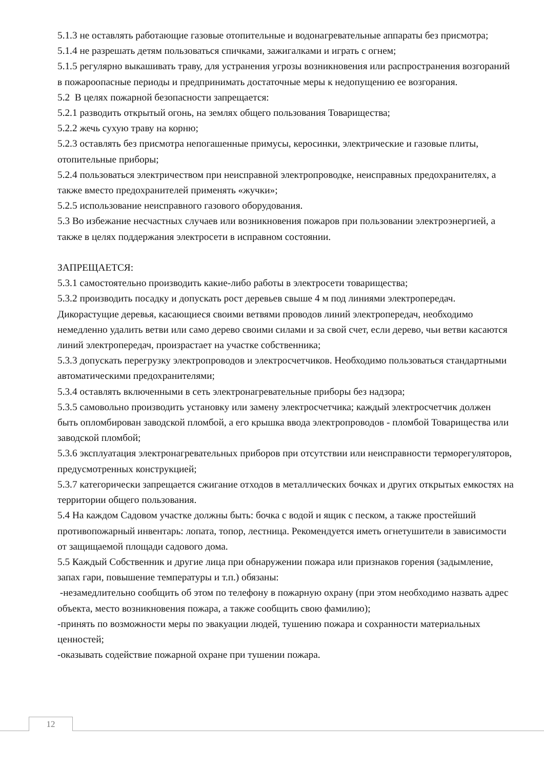5.1.3 не оставлять работающие газовые отопительные и водонагревательные аппараты без присмотра;
5.1.4 не разрешать детям пользоваться спичками, зажигалками и играть с огнем;
5.1.5 регулярно выкашивать траву, для устранения угрозы возникновения или распространения возгораний в пожароопасные периоды и предпринимать достаточные меры к недопущению ее возгорания.
5.2 В целях пожарной безопасности запрещается:
5.2.1 разводить открытый огонь, на землях общего пользования Товарищества;
5.2.2 жечь сухую траву на корню;
5.2.3 оставлять без присмотра непогашенные примусы, керосинки, электрические и газовые плиты, отопительные приборы;
5.2.4 пользоваться электричеством при неисправной электропроводке, неисправных предохранителях, а также вместо предохранителей применять «жучки»;
5.2.5 использование неисправного газового оборудования.
5.3 Во избежание несчастных случаев или возникновения пожаров при пользовании электроэнергией, а также в целях поддержания электросети в исправном состоянии.
ЗАПРЕЩАЕТСЯ:
5.3.1 самостоятельно производить какие-либо работы в электросети товарищества;
5.3.2 производить посадку и допускать рост деревьев свыше 4 м под линиями электропередач. Дикорастущие деревья, касающиеся своими ветвями проводов линий электропередач, необходимо немедленно удалить ветви или само дерево своими силами и за свой счет, если дерево, чьи ветви касаются линий электропередач, произрастает на участке собственника;
5.3.3 допускать перегрузку электропроводов и электросчетчиков. Необходимо пользоваться стандартными автоматическими предохранителями;
5.3.4 оставлять включенными в сеть электронагревательные приборы без надзора;
5.3.5 самовольно производить установку или замену электросчетчика; каждый электросчетчик должен быть опломбирован заводской пломбой, а его крышка ввода электропроводов - пломбой Товарищества или заводской пломбой;
5.3.6 эксплуатация электронагревательных приборов при отсутствии или неисправности терморегуляторов, предусмотренных конструкцией;
5.3.7 категорически запрещается сжигание отходов в металлических бочках и других открытых емкостях на территории общего пользования.
5.4 На каждом Садовом участке должны быть: бочка с водой и ящик с песком, а также простейший противопожарный инвентарь: лопата, топор, лестница. Рекомендуется иметь огнетушители в зависимости от защищаемой площади садового дома.
5.5 Каждый Собственник и другие лица при обнаружении пожара или признаков горения (задымление, запах гари, повышение температуры и т.п.) обязаны:
-незамедлительно сообщить об этом по телефону в пожарную охрану (при этом необходимо назвать адрес объекта, место возникновения пожара, а также сообщить свою фамилию);
-принять по возможности меры по эвакуации людей, тушению пожара и сохранности материальных ценностей;
-оказывать содействие пожарной охране при тушении пожара.
12